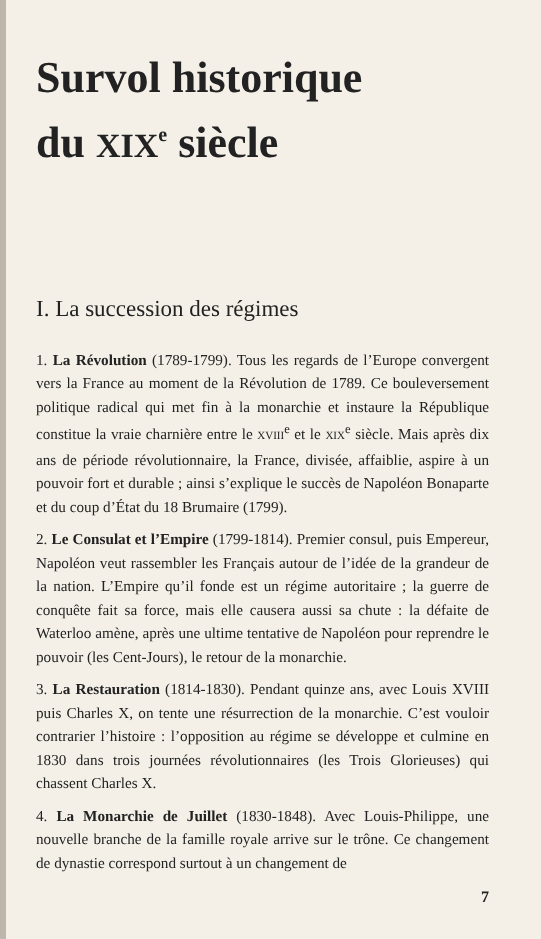Survol historique
du XIX<sup>e</sup> siècle
I. La succession des régimes
1. La Révolution (1789-1799). Tous les regards de l’Europe convergent vers la France au moment de la Révolution de 1789. Ce bouleversement politique radical qui met fin à la monarchie et instaure la République constitue la vraie charnière entre le XVIII<sup>e</sup> et le XIX<sup>e</sup> siècle. Mais après dix ans de période révolutionnaire, la France, divisée, affaiblie, aspire à un pouvoir fort et durable ; ainsi s’explique le succès de Napoléon Bonaparte et du coup d’État du 18 Brumaire (1799).
2. Le Consulat et l’Empire (1799-1814). Premier consul, puis Empereur, Napoléon veut rassembler les Français autour de l’idée de la grandeur de la nation. L’Empire qu’il fonde est un régime autoritaire ; la guerre de conquête fait sa force, mais elle causera aussi sa chute : la défaite de Waterloo amène, après une ultime tentative de Napoléon pour reprendre le pouvoir (les Cent-Jours), le retour de la monarchie.
3. La Restauration (1814-1830). Pendant quinze ans, avec Louis XVIII puis Charles X, on tente une résurrection de la monarchie. C’est vouloir contrarier l’histoire : l’opposition au régime se développe et culmine en 1830 dans trois journées révolutionnaires (les Trois Glorieuses) qui chassent Charles X.
4. La Monarchie de Juillet (1830-1848). Avec Louis-Philippe, une nouvelle branche de la famille royale arrive sur le trône. Ce changement de dynastie correspond surtout à un changement de
7